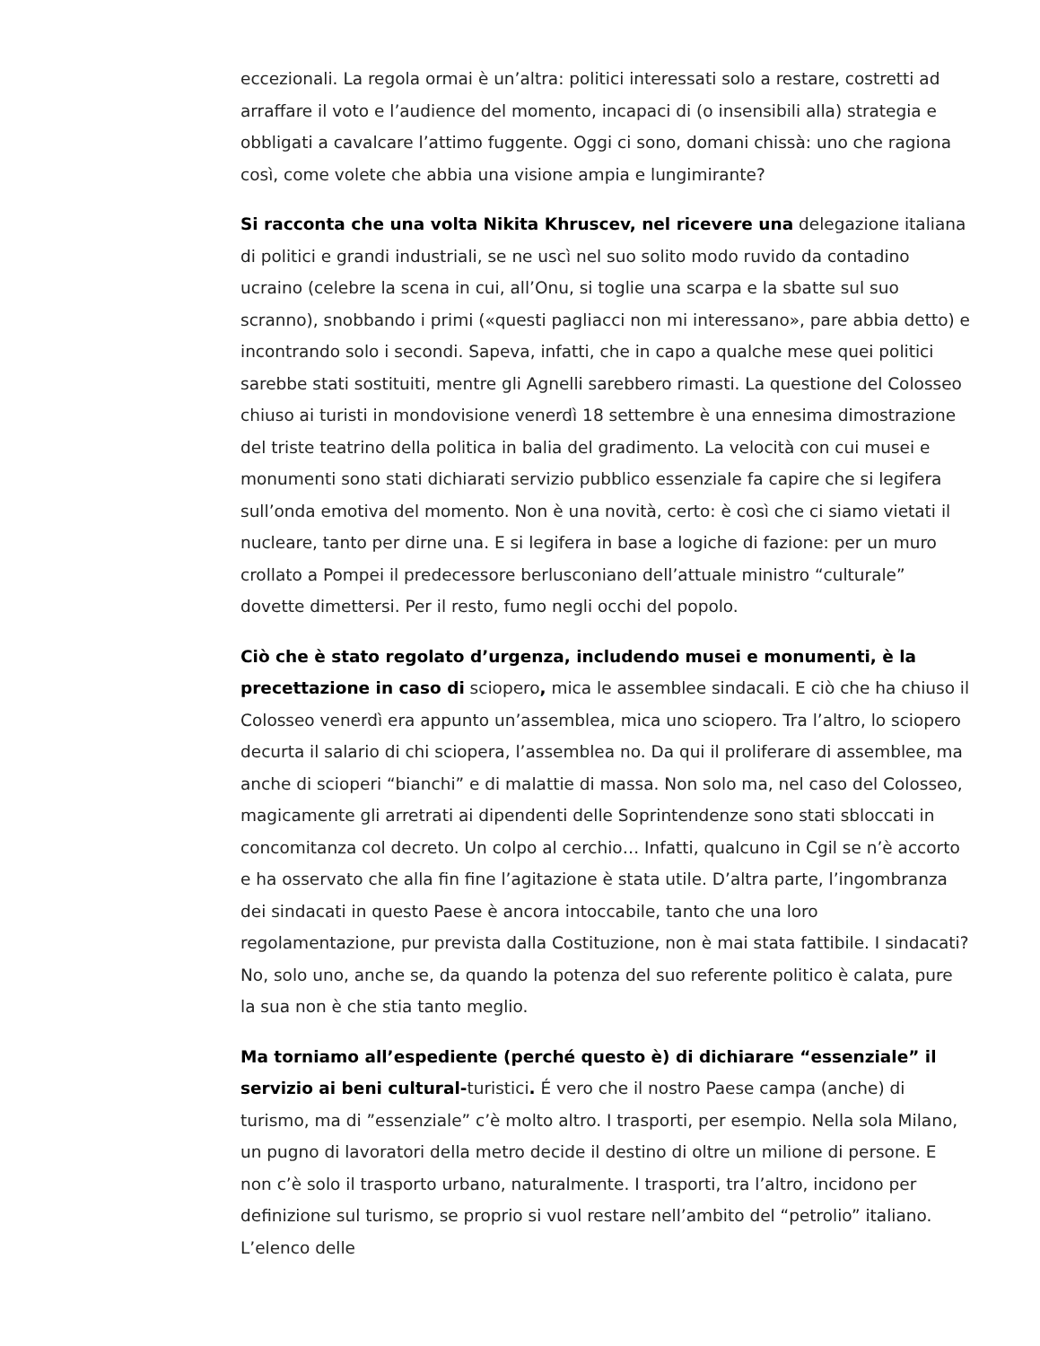eccezionali. La regola ormai è un’altra: politici interessati solo a restare, costretti ad arraffare il voto e l’audience del momento, incapaci di (o insensibili alla) strategia e obbligati a cavalcare l’attimo fuggente. Oggi ci sono, domani chissà: uno che ragiona così, come volete che abbia una visione ampia e lungimirante?
Si racconta che una volta Nikita Khruscev, nel ricevere una delegazione italiana di politici e grandi industriali, se ne uscì nel suo solito modo ruvido da contadino ucraino (celebre la scena in cui, all’Onu, si toglie una scarpa e la sbatte sul suo scranno), snobbando i primi («questi pagliacci non mi interessano», pare abbia detto) e incontrando solo i secondi. Sapeva, infatti, che in capo a qualche mese quei politici sarebbe stati sostituiti, mentre gli Agnelli sarebbero rimasti. La questione del Colosseo chiuso ai turisti in mondovisione venerdì 18 settembre è una ennesima dimostrazione del triste teatrino della politica in balia del gradimento. La velocità con cui musei e monumenti sono stati dichiarati servizio pubblico essenziale fa capire che si legifera sull’onda emotiva del momento. Non è una novità, certo: è così che ci siamo vietati il nucleare, tanto per dirne una. E si legifera in base a logiche di fazione: per un muro crollato a Pompei il predecessore berlusconiano dell’attuale ministro “culturale” dovette dimettersi. Per il resto, fumo negli occhi del popolo.
Ciò che è stato regolato d’urgenza, includendo musei e monumenti, è la precettazione in caso di sciopero, mica le assemblee sindacali. E ciò che ha chiuso il Colosseo venerdì era appunto un’assemblea, mica uno sciopero. Tra l’altro, lo sciopero decurta il salario di chi sciopera, l’assemblea no. Da qui il proliferare di assemblee, ma anche di scioperi “bianchi” e di malattie di massa. Non solo ma, nel caso del Colosseo, magicamente gli arretrati ai dipendenti delle Soprintendenze sono stati sbloccati in concomitanza col decreto. Un colpo al cerchio… Infatti, qualcuno in Cgil se n’è accorto e ha osservato che alla fin fine l’agitazione è stata utile. D’altra parte, l’ingombranza dei sindacati in questo Paese è ancora intoccabile, tanto che una loro regolamentazione, pur prevista dalla Costituzione, non è mai stata fattibile. I sindacati? No, solo uno, anche se, da quando la potenza del suo referente politico è calata, pure la sua non è che stia tanto meglio.
Ma torniamo all’espediente (perché questo è) di dichiarare “essenziale” il servizio ai beni cultural-turistici. É vero che il nostro Paese campa (anche) di turismo, ma di ”essenziale” c’è molto altro. I trasporti, per esempio. Nella sola Milano, un pugno di lavoratori della metro decide il destino di oltre un milione di persone. E non c’è solo il trasporto urbano, naturalmente. I trasporti, tra l’altro, incidono per definizione sul turismo, se proprio si vuol restare nell’ambito del “petrolio” italiano. L’elenco delle